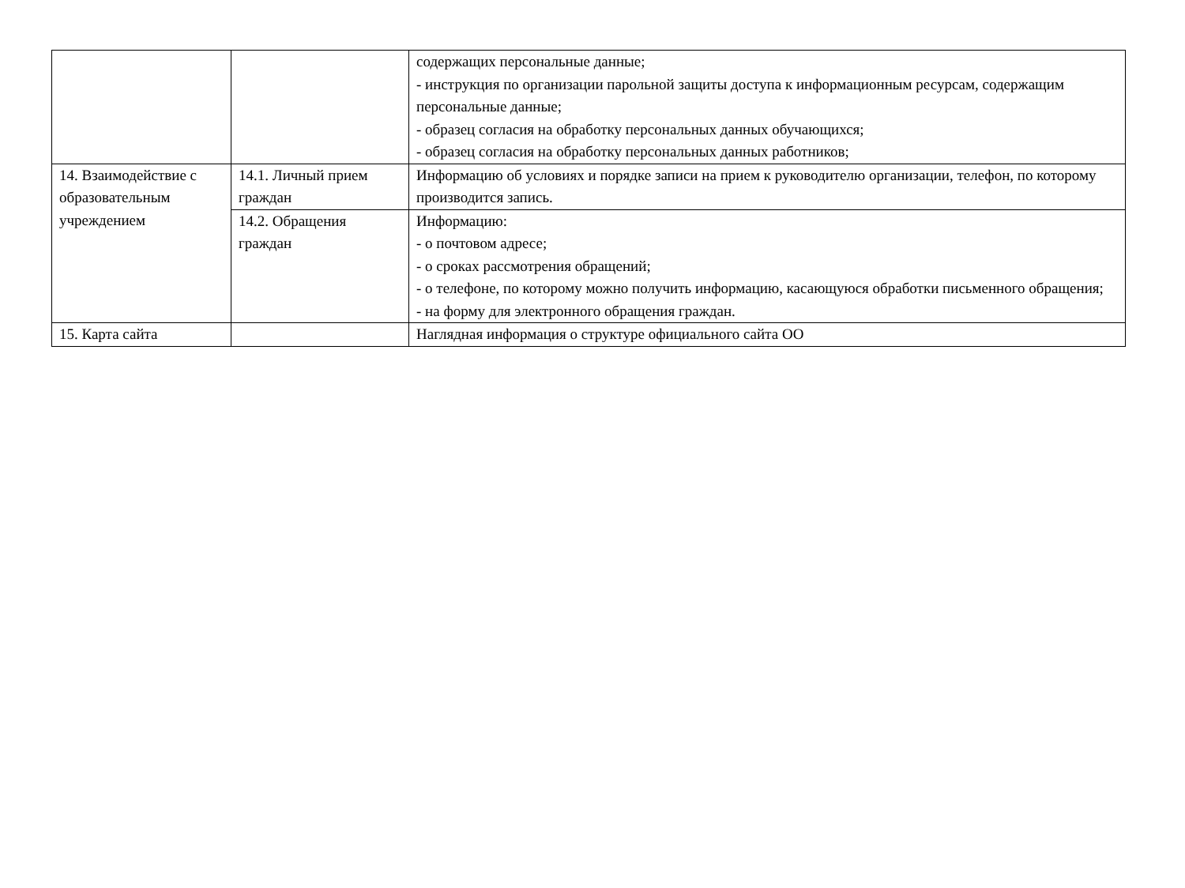| | | содержащих персональные данные; - инструкция по организации парольной защиты доступа к информационным ресурсам, содержащим персональные данные; - образец согласия на обработку персональных данных обучающихся; - образец согласия на обработку персональных данных работников; |
| 14. Взаимодействие с образовательным учреждением | 14.1. Личный прием граждан | Информацию об условиях и порядке записи на прием к руководителю организации, телефон, по которому производится запись. |
| | 14.2. Обращения граждан | Информацию: - о почтовом адресе; - о сроках рассмотрения обращений; - о телефоне, по которому можно получить информацию, касающуюся обработки письменного обращения; - на форму для электронного обращения граждан. |
| 15. Карта сайта | | Наглядная информация о структуре официального сайта ОО |